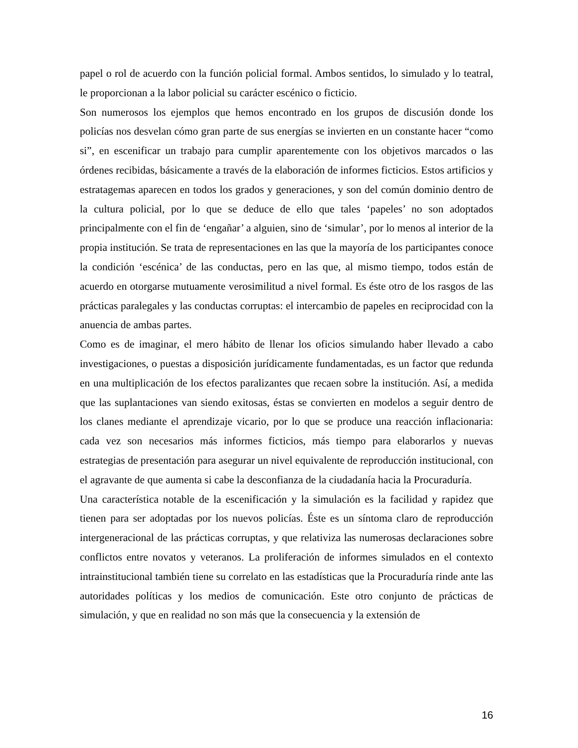papel o rol de acuerdo con la función policial formal. Ambos sentidos, lo simulado y lo teatral, le proporcionan a la labor policial su carácter escénico o ficticio.
Son numerosos los ejemplos que hemos encontrado en los grupos de discusión donde los policías nos desvelan cómo gran parte de sus energías se invierten en un constante hacer “como si”, en escenificar un trabajo para cumplir aparentemente con los objetivos marcados o las órdenes recibidas, básicamente a través de la elaboración de informes ficticios. Estos artificios y estratagemas aparecen en todos los grados y generaciones, y son del común dominio dentro de la cultura policial, por lo que se deduce de ello que tales ‘papeles’ no son adoptados principalmente con el fin de ‘engañar’ a alguien, sino de ‘simular’, por lo menos al interior de la propia institución. Se trata de representaciones en las que la mayoría de los participantes conoce la condición ‘escénica’ de las conductas, pero en las que, al mismo tiempo, todos están de acuerdo en otorgarse mutuamente verosimilitud a nivel formal. Es éste otro de los rasgos de las prácticas paralegales y las conductas corruptas: el intercambio de papeles en reciprocidad con la anuencia de ambas partes.
Como es de imaginar, el mero hábito de llenar los oficios simulando haber llevado a cabo investigaciones, o puestas a disposición jurídicamente fundamentadas, es un factor que redunda en una multiplicación de los efectos paralizantes que recaen sobre la institución. Así, a medida que las suplantaciones van siendo exitosas, éstas se convierten en modelos a seguir dentro de los clanes mediante el aprendizaje vicario, por lo que se produce una reacción inflacionaria: cada vez son necesarios más informes ficticios, más tiempo para elaborarlos y nuevas estrategias de presentación para asegurar un nivel equivalente de reproducción institucional, con el agravante de que aumenta si cabe la desconfianza de la ciudadanía hacia la Procuraduría.
Una característica notable de la escenificación y la simulación es la facilidad y rapidez que tienen para ser adoptadas por los nuevos policías. Éste es un síntoma claro de reproducción intergeneracional de las prácticas corruptas, y que relativiza las numerosas declaraciones sobre conflictos entre novatos y veteranos. La proliferación de informes simulados en el contexto intrainstitucional también tiene su correlato en las estadísticas que la Procuraduría rinde ante las autoridades políticas y los medios de comunicación. Este otro conjunto de prácticas de simulación, y que en realidad no son más que la consecuencia y la extensión de
16